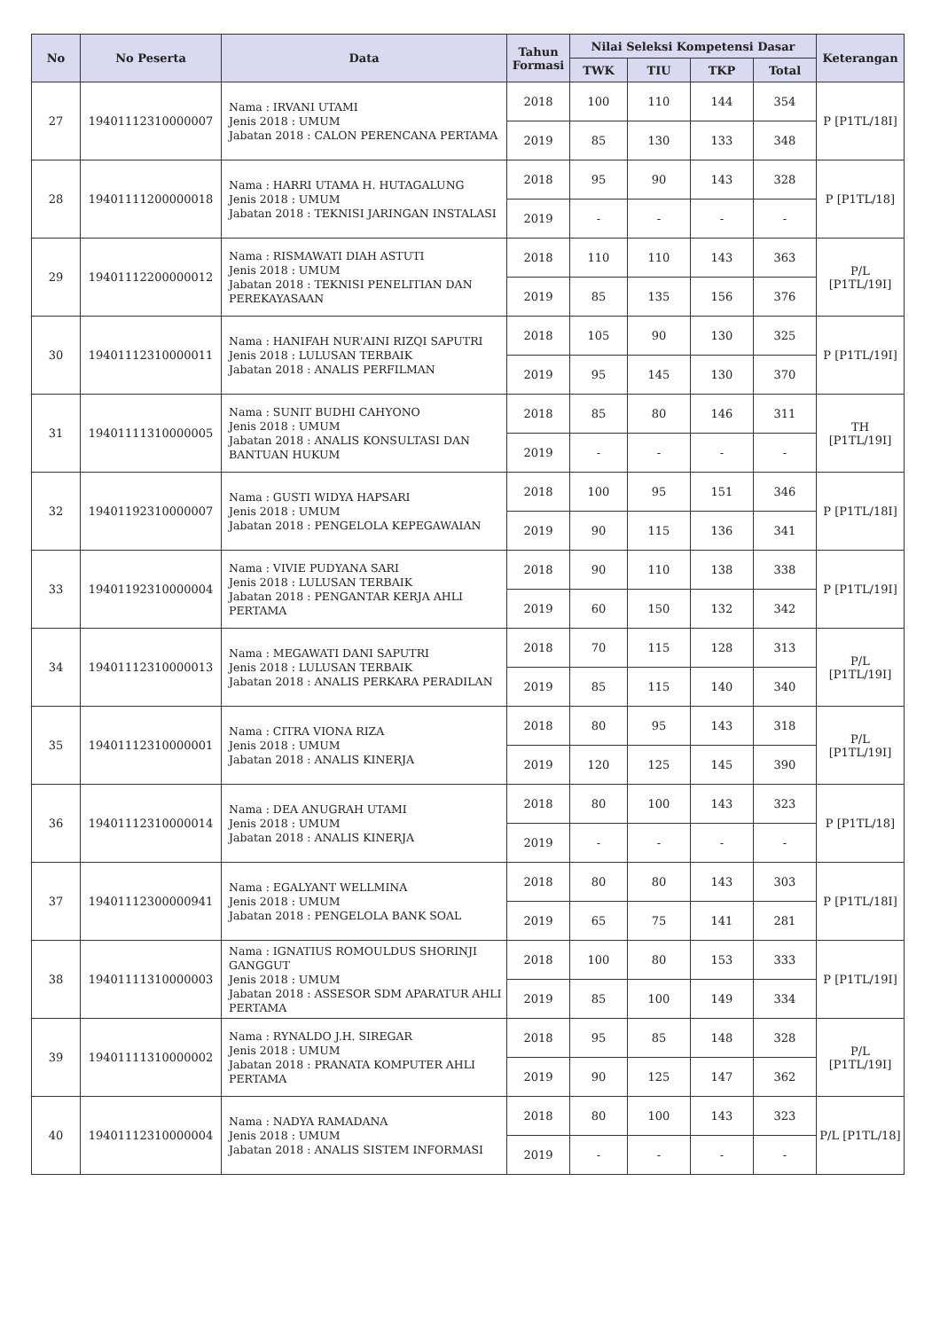| No | No Peserta | Data | Tahun Formasi | Nilai Seleksi Kompetensi Dasar | | | | Keterangan |
| --- | --- | --- | --- | --- | --- | --- | --- | --- |
| | | | | TWK | TIU | TKP | Total | |
| 27 | 19401112310000007 | Nama : IRVANI UTAMI Jenis 2018 : UMUM Jabatan 2018 : CALON PERENCANA PERTAMA | 2018 | 100 | 110 | 144 | 354 | P [P1TL/18I] |
| | | | 2019 | 85 | 130 | 133 | 348 | |
| 28 | 19401111200000018 | Nama : HARRI UTAMA H. HUTAGALUNG Jenis 2018 : UMUM Jabatan 2018 : TEKNISI JARINGAN INSTALASI | 2018 | 95 | 90 | 143 | 328 | P [P1TL/18] |
| | | | 2019 | - | - | - | - | |
| 29 | 19401112200000012 | Nama : RISMAWATI DIAH ASTUTI Jenis 2018 : UMUM Jabatan 2018 : TEKNISI PENELITIAN DAN PEREKAYASAAN | 2018 | 110 | 110 | 143 | 363 | P/L [P1TL/19I] |
| | | | 2019 | 85 | 135 | 156 | 376 | |
| 30 | 19401112310000011 | Nama : HANIFAH NUR'AINI RIZQI SAPUTRI Jenis 2018 : LULUSAN TERBAIK Jabatan 2018 : ANALIS PERFILMAN | 2018 | 105 | 90 | 130 | 325 | P [P1TL/19I] |
| | | | 2019 | 95 | 145 | 130 | 370 | |
| 31 | 19401111310000005 | Nama : SUNIT BUDHI CAHYONO Jenis 2018 : UMUM Jabatan 2018 : ANALIS KONSULTASI DAN BANTUAN HUKUM | 2018 | 85 | 80 | 146 | 311 | TH [P1TL/19I] |
| | | | 2019 | - | - | - | - | |
| 32 | 19401192310000007 | Nama : GUSTI WIDYA HAPSARI Jenis 2018 : UMUM Jabatan 2018 : PENGELOLA KEPEGAWAIAN | 2018 | 100 | 95 | 151 | 346 | P [P1TL/18I] |
| | | | 2019 | 90 | 115 | 136 | 341 | |
| 33 | 19401192310000004 | Nama : VIVIE PUDYANA SARI Jenis 2018 : LULUSAN TERBAIK Jabatan 2018 : PENGANTAR KERJA AHLI PERTAMA | 2018 | 90 | 110 | 138 | 338 | P [P1TL/19I] |
| | | | 2019 | 60 | 150 | 132 | 342 | |
| 34 | 19401112310000013 | Nama : MEGAWATI DANI SAPUTRI Jenis 2018 : LULUSAN TERBAIK Jabatan 2018 : ANALIS PERKARA PERADILAN | 2018 | 70 | 115 | 128 | 313 | P/L [P1TL/19I] |
| | | | 2019 | 85 | 115 | 140 | 340 | |
| 35 | 19401112310000001 | Nama : CITRA VIONA RIZA Jenis 2018 : UMUM Jabatan 2018 : ANALIS KINERJA | 2018 | 80 | 95 | 143 | 318 | P/L [P1TL/19I] |
| | | | 2019 | 120 | 125 | 145 | 390 | |
| 36 | 19401112310000014 | Nama : DEA ANUGRAH UTAMI Jenis 2018 : UMUM Jabatan 2018 : ANALIS KINERJA | 2018 | 80 | 100 | 143 | 323 | P [P1TL/18] |
| | | | 2019 | - | - | - | - | |
| 37 | 19401112300000941 | Nama : EGALYANT WELLMINA Jenis 2018 : UMUM Jabatan 2018 : PENGELOLA BANK SOAL | 2018 | 80 | 80 | 143 | 303 | P [P1TL/18I] |
| | | | 2019 | 65 | 75 | 141 | 281 | |
| 38 | 19401111310000003 | Nama : IGNATIUS ROMOULDUS SHORINJI GANGGUT Jenis 2018 : UMUM Jabatan 2018 : ASSESOR SDM APARATUR AHLI PERTAMA | 2018 | 100 | 80 | 153 | 333 | P [P1TL/19I] |
| | | | 2019 | 85 | 100 | 149 | 334 | |
| 39 | 19401111310000002 | Nama : RYNALDO J.H. SIREGAR Jenis 2018 : UMUM Jabatan 2018 : PRANATA KOMPUTER AHLI PERTAMA | 2018 | 95 | 85 | 148 | 328 | P/L [P1TL/19I] |
| | | | 2019 | 90 | 125 | 147 | 362 | |
| 40 | 19401112310000004 | Nama : NADYA RAMADANA Jenis 2018 : UMUM Jabatan 2018 : ANALIS SISTEM INFORMASI | 2018 | 80 | 100 | 143 | 323 | P/L [P1TL/18] |
| | | | 2019 | - | - | - | - | |